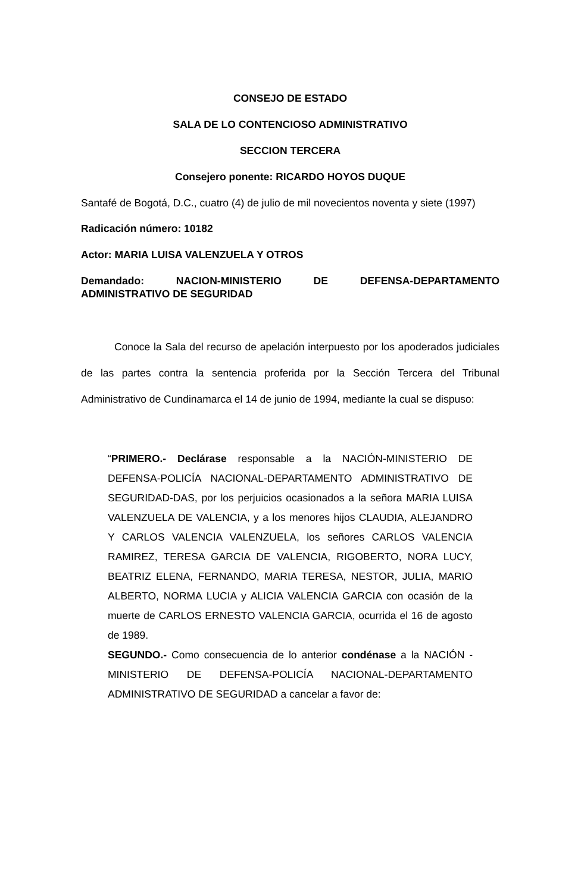CONSEJO DE ESTADO
SALA DE LO CONTENCIOSO ADMINISTRATIVO
SECCION TERCERA
Consejero ponente: RICARDO HOYOS DUQUE
Santafé de Bogotá, D.C., cuatro (4) de julio de mil novecientos noventa y siete (1997)
Radicación número: 10182
Actor: MARIA LUISA VALENZUELA Y OTROS
Demandado: NACION-MINISTERIO DE DEFENSA-DEPARTAMENTO ADMINISTRATIVO DE SEGURIDAD
Conoce la Sala del recurso de apelación interpuesto por los apoderados judiciales de las partes contra la sentencia proferida por la Sección Tercera del Tribunal Administrativo de Cundinamarca el 14 de junio de 1994, mediante la cual se dispuso:
“PRIMERO.- Declárase responsable a la NACIÓN-MINISTERIO DE DEFENSA-POLICÍA NACIONAL-DEPARTAMENTO ADMINISTRATIVO DE SEGURIDAD-DAS, por los perjuicios ocasionados a la señora MARIA LUISA VALENZUELA DE VALENCIA, y a los menores hijos CLAUDIA, ALEJANDRO Y CARLOS VALENCIA VALENZUELA, los señores CARLOS VALENCIA RAMIREZ, TERESA GARCIA DE VALENCIA, RIGOBERTO, NORA LUCY, BEATRIZ ELENA, FERNANDO, MARIA TERESA, NESTOR, JULIA, MARIO ALBERTO, NORMA LUCIA y ALICIA VALENCIA GARCIA con ocasión de la muerte de CARLOS ERNESTO VALENCIA GARCIA, ocurrida el 16 de agosto de 1989.
SEGUNDO.- Como consecuencia de lo anterior condénase a la NACIÓN - MINISTERIO DE DEFENSA-POLICÍA NACIONAL-DEPARTAMENTO ADMINISTRATIVO DE SEGURIDAD a cancelar a favor de: